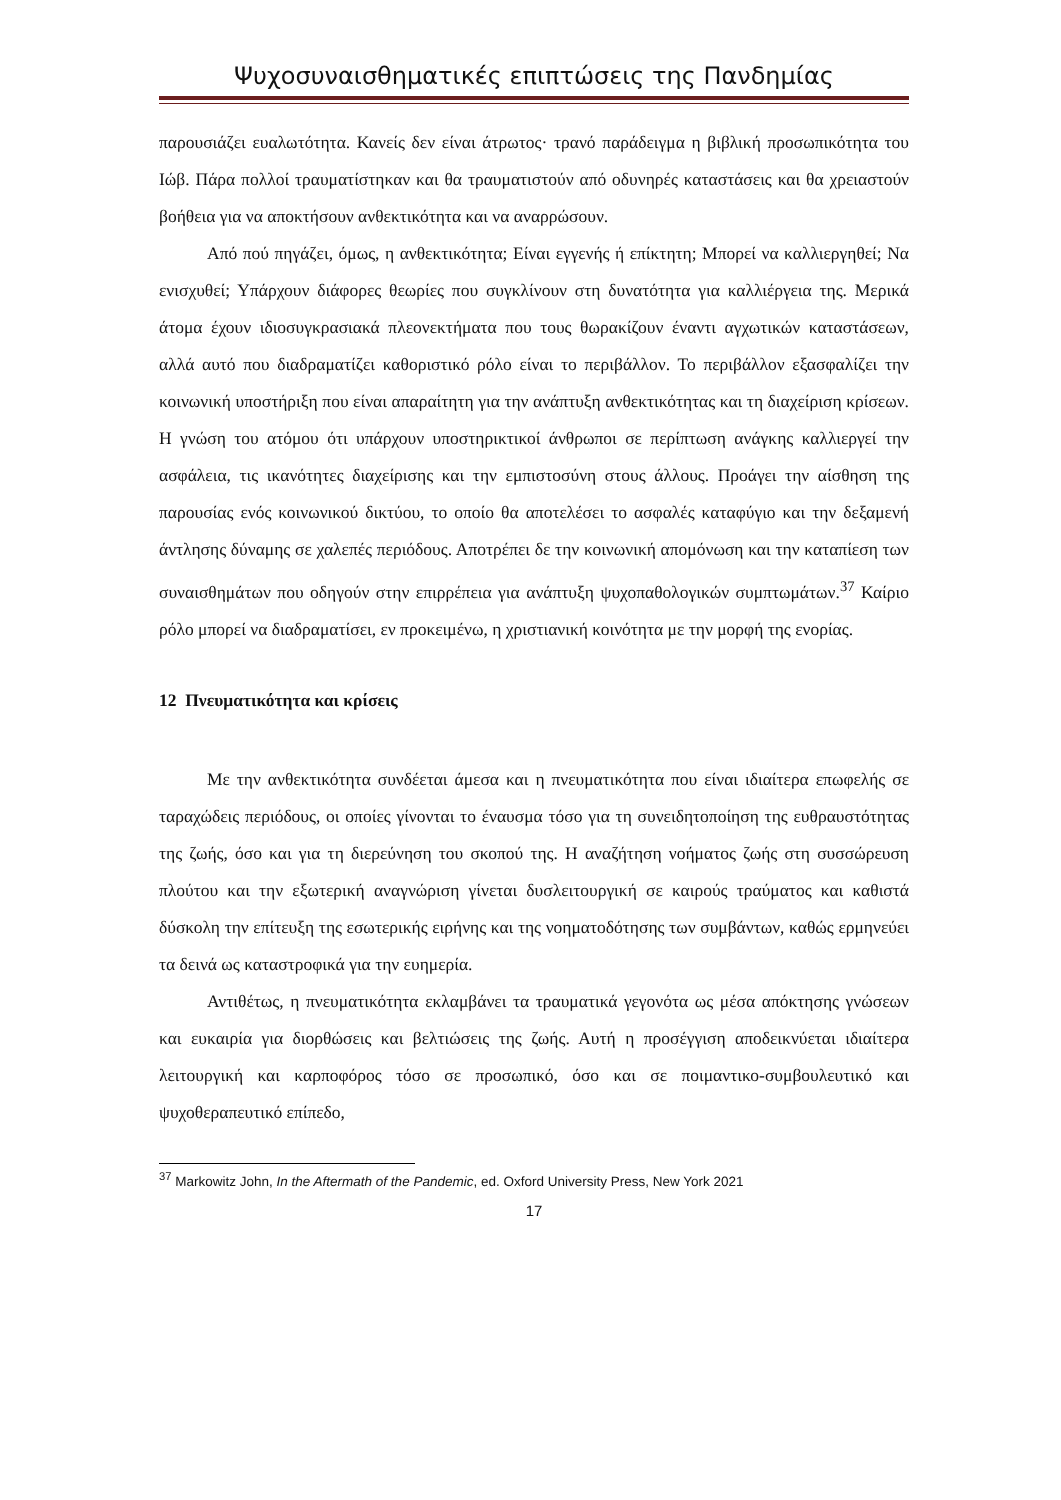Ψυχοσυναισθηματικές επιπτώσεις της Πανδημίας
παρουσιάζει ευαλωτότητα. Κανείς δεν είναι άτρωτος· τρανό παράδειγμα η βιβλική προσωπικότητα του Ιώβ. Πάρα πολλοί τραυματίστηκαν και θα τραυματιστούν από οδυνηρές καταστάσεις και θα χρειαστούν βοήθεια για να αποκτήσουν ανθεκτικότητα και να αναρρώσουν.
Από πού πηγάζει, όμως, η ανθεκτικότητα; Είναι εγγενής ή επίκτητη; Μπορεί να καλλιεργηθεί; Να ενισχυθεί; Υπάρχουν διάφορες θεωρίες που συγκλίνουν στη δυνατότητα για καλλιέργεια της. Μερικά άτομα έχουν ιδιοσυγκρασιακά πλεονεκτήματα που τους θωρακίζουν έναντι αγχωτικών καταστάσεων, αλλά αυτό που διαδραματίζει καθοριστικό ρόλο είναι το περιβάλλον. Το περιβάλλον εξασφαλίζει την κοινωνική υποστήριξη που είναι απαραίτητη για την ανάπτυξη ανθεκτικότητας και τη διαχείριση κρίσεων. Η γνώση του ατόμου ότι υπάρχουν υποστηρικτικοί άνθρωποι σε περίπτωση ανάγκης καλλιεργεί την ασφάλεια, τις ικανότητες διαχείρισης και την εμπιστοσύνη στους άλλους. Προάγει την αίσθηση της παρουσίας ενός κοινωνικού δικτύου, το οποίο θα αποτελέσει το ασφαλές καταφύγιο και την δεξαμενή άντλησης δύναμης σε χαλεπές περιόδους. Αποτρέπει δε την κοινωνική απομόνωση και την καταπίεση των συναισθημάτων που οδηγούν στην επιρρέπεια για ανάπτυξη ψυχοπαθολογικών συμπτωμάτων.<sup>37</sup> Καίριο ρόλο μπορεί να διαδραματίσει, εν προκειμένω, η χριστιανική κοινότητα με την μορφή της ενορίας.
12 Πνευματικότητα και κρίσεις
Με την ανθεκτικότητα συνδέεται άμεσα και η πνευματικότητα που είναι ιδιαίτερα επωφελής σε ταραχώδεις περιόδους, οι οποίες γίνονται το έναυσμα τόσο για τη συνειδητοποίηση της ευθραυστότητας της ζωής, όσο και για τη διερεύνηση του σκοπού της. Η αναζήτηση νοήματος ζωής στη συσσώρευση πλούτου και την εξωτερική αναγνώριση γίνεται δυσλειτουργική σε καιρούς τραύματος και καθιστά δύσκολη την επίτευξη της εσωτερικής ειρήνης και της νοηματοδότησης των συμβάντων, καθώς ερμηνεύει τα δεινά ως καταστροφικά για την ευημερία.
Αντιθέτως, η πνευματικότητα εκλαμβάνει τα τραυματικά γεγονότα ως μέσα απόκτησης γνώσεων και ευκαιρία για διορθώσεις και βελτιώσεις της ζωής. Αυτή η προσέγγιση αποδεικνύεται ιδιαίτερα λειτουργική και καρποφόρος τόσο σε προσωπικό, όσο και σε ποιμαντικο-συμβουλευτικό και ψυχοθεραπευτικό επίπεδο,
<sup>37</sup> Markowitz John, In the Aftermath of the Pandemic, ed. Oxford University Press, New York 2021
17